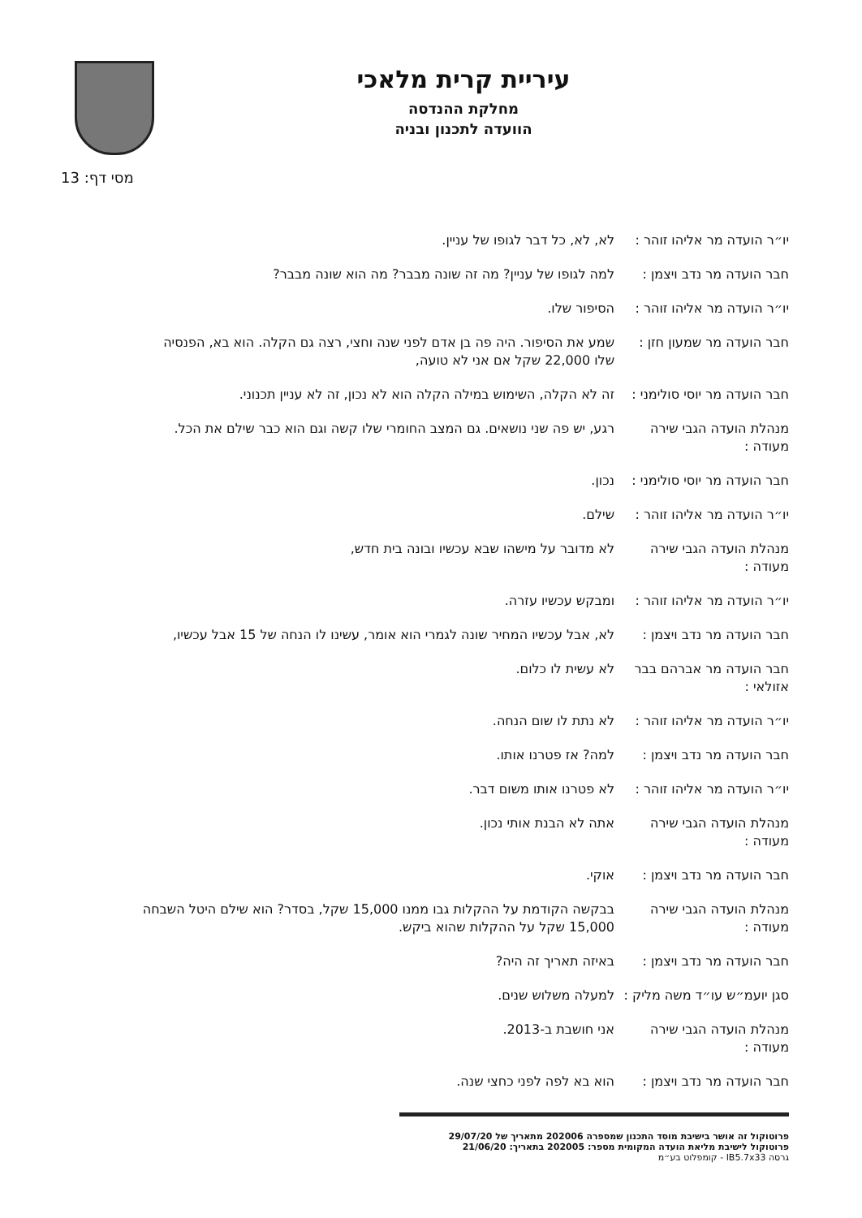עיריית קרית מלאכי
מחלקת ההנדסה
הוועדה לתכנון ובניה
מסי דף: 13
יו״ר הועדה מר אליהו זוהר :
לא, לא, כל דבר לגופו של עניין.
חבר הועדה מר נדב ויצמן :
למה לגופו של עניין? מה זה שונה מבבר? מה הוא שונה מבבר?
יו״ר הועדה מר אליהו זוהר :
הסיפור שלו.
חבר הועדה מר שמעון חזן :
שמע את הסיפור. היה פה בן אדם לפני שנה וחצי, רצה גם הקלה. הוא בא, הפנסיה שלו 22,000 שקל אם אני לא טועה,
חבר הועדה מר יוסי סולימני :
זה לא הקלה, השימוש במילה הקלה הוא לא נכון, זה לא עניין תכנוני.
מנהלת הועדה הגבי שירה מעודה :
רגע, יש פה שני נושאים. גם המצב החומרי שלו קשה וגם הוא כבר שילם את הכל.
חבר הועדה מר יוסי סולימני :
נכון.
יו״ר הועדה מר אליהו זוהר :
שילם.
מנהלת הועדה הגבי שירה מעודה :
לא מדובר על מישהו שבא עכשיו ובונה בית חדש,
יו״ר הועדה מר אליהו זוהר :
ומבקש עכשיו עזרה.
חבר הועדה מר נדב ויצמן :
לא, אבל עכשיו המחיר שונה לגמרי הוא אומר, עשינו לו הנחה של 15 אבל עכשיו,
חבר הועדה מר אברהם בבר אזולאי :
לא עשית לו כלום.
יו״ר הועדה מר אליהו זוהר :
לא נתת לו שום הנחה.
חבר הועדה מר נדב ויצמן :
למה? אז פטרנו אותו.
יו״ר הועדה מר אליהו זוהר :
לא פטרנו אותו משום דבר.
מנהלת הועדה הגבי שירה מעודה :
אתה לא הבנת אותי נכון.
חבר הועדה מר נדב ויצמן :
אוקי.
מנהלת הועדה הגבי שירה מעודה :
בבקשה הקודמת על ההקלות גבו ממנו 15,000 שקל, בסדר? הוא שילם היטל השבחה 15,000 שקל על ההקלות שהוא ביקש.
חבר הועדה מר נדב ויצמן :
באיזה תאריך זה היה?
סגן יועמ״ש עו״ד משה מליק :
למעלה משלוש שנים.
מנהלת הועדה הגבי שירה מעודה :
אני חושבת ב-2013.
חבר הועדה מר נדב ויצמן :
הוא בא לפה לפני כחצי שנה.
פרוטוקול זה אושר בישיבת מוסד התכנון שמספרה 202006 מתאריך של 29/07/20
פרוטוקול לישיבת מליאת הועדה המקומית מספר: 202005 בתאריך: 21/06/20
גרסה IB5.7x33 - קומפלוט בע״מ